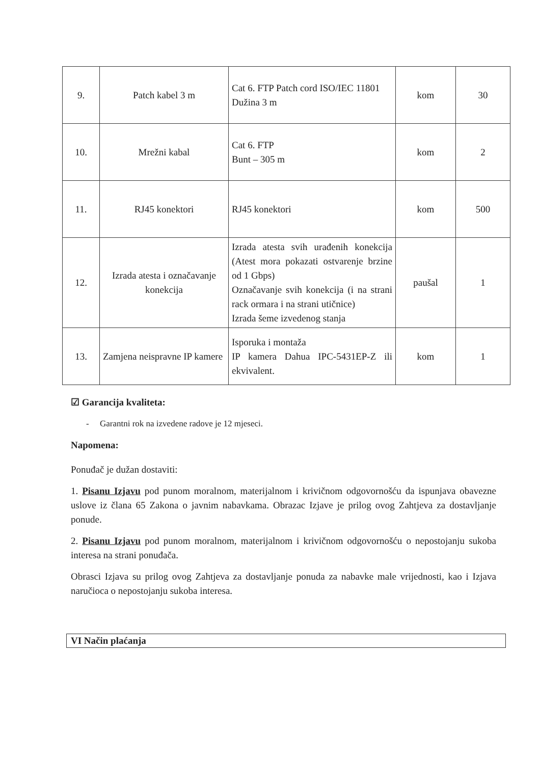| 9. | Patch kabel 3 m | Cat 6. FTP Patch cord ISO/IEC 11801 Dužina 3 m | kom | 30 |
| 10. | Mrežni kabal | Cat 6. FTP Bunt – 305 m | kom | 2 |
| 11. | RJ45 konektori | RJ45 konektori | kom | 500 |
| 12. | Izrada atesta i označavanje konekcija | Izrada atesta svih urađenih konekcija (Atest mora pokazati ostvarenje brzine od 1 Gbps) Označavanje svih konekcija (i na strani rack ormara i na strani utičnice) Izrada šeme izvedenog stanja | paušal | 1 |
| 13. | Zamjena neispravne IP kamere | Isporuka i montaža IP kamera Dahua IPC-5431EP-Z ili ekvivalent. | kom | 1 |
☑ Garancija kvaliteta:
- Garantni rok na izvedene radove je 12 mjeseci.
Napomena:
Ponuđač je dužan dostaviti:
1. Pisanu Izjavu pod punom moralnom, materijalnom i krivičnom odgovornošću da ispunjava obavezne uslove iz člana 65 Zakona o javnim nabavkama. Obrazac Izjave je prilog ovog Zahtjeva za dostavljanje ponude.
2. Pisanu Izjavu pod punom moralnom, materijalnom i krivičnom odgovornošću o nepostojanju sukoba interesa na strani ponuđača.
Obrasci Izjava su prilog ovog Zahtjeva za dostavljanje ponuda za nabavke male vrijednosti, kao i Izjava naručioca o nepostojanju sukoba interesa.
VI Način plaćanja